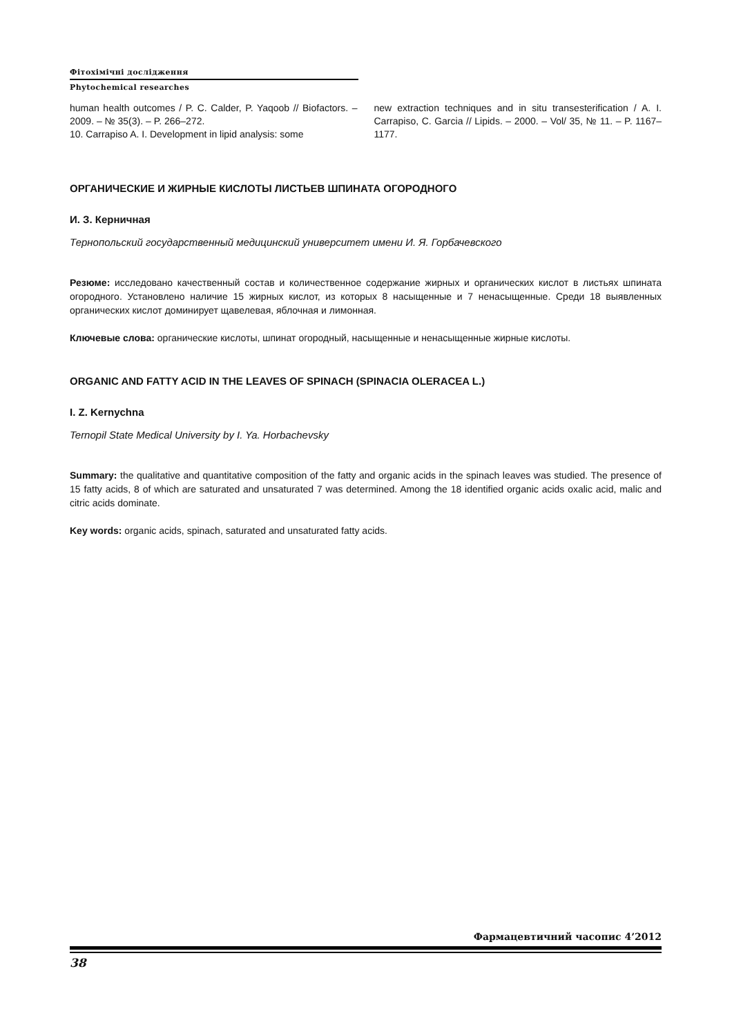Фітохімічні дослідження
Phytochemical researches
human health outcomes / P. C. Calder, P. Yaqoob // Biofactors. – 2009. – № 35(3). – P. 266–272.
10. Carrapiso A. I. Development in lipid analysis: some
new extraction techniques and in situ transesterification / A. I. Carrapiso, C. Garcia // Lipids. – 2000. – Vol/ 35, № 11. – P. 1167–1177.
ОРГАНИЧЕСКИЕ И ЖИРНЫЕ КИСЛОТЫ ЛИСТЬЕВ ШПИНАТА ОГОРОДНОГО
И. З. Керничная
Тернопольский государственный медицинский университет имени И. Я. Горбачевского
Резюме: исследовано качественный состав и количественное содержание жирных и органических кислот в листьях шпината огородного. Установлено наличие 15 жирных кислот, из которых 8 насыщенные и 7 ненасыщенные. Среди 18 выявленных органических кислот доминирует щавелевая, яблочная и лимонная.
Ключевые слова: органические кислоты, шпинат огородный, насыщенные и ненасыщенные жирные кислоты.
ORGANIC AND FATTY ACID IN THE LEAVES OF SPINACH (SPINACIA OLERACEA L.)
I. Z. Kernychna
Ternopil State Medical University by I. Ya. Horbachevsky
Summary: the qualitative and quantitative composition of the fatty and organic acids in the spinach leaves was studied. The presence of 15 fatty acids, 8 of which are saturated and unsaturated 7 was determined. Among the 18 identified organic acids oxalic acid, malic and citric acids dominate.
Key words: organic acids, spinach, saturated and unsaturated fatty acids.
Фармацевтичний часопис 4’2012
38